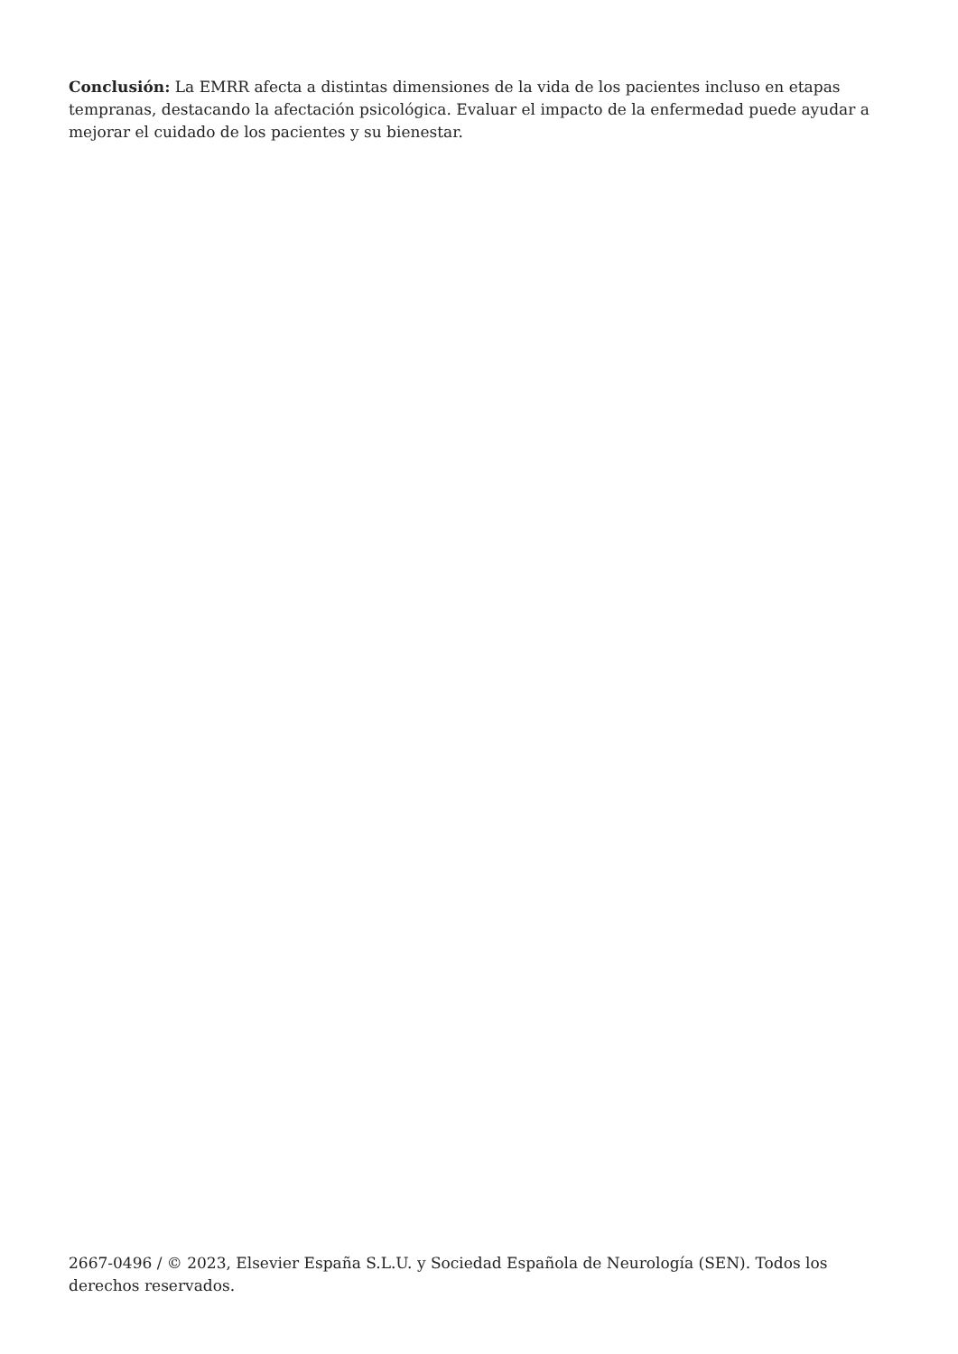Conclusión: La EMRR afecta a distintas dimensiones de la vida de los pacientes incluso en etapas tempranas, destacando la afectación psicológica. Evaluar el impacto de la enfermedad puede ayudar a mejorar el cuidado de los pacientes y su bienestar.
2667-0496 / © 2023, Elsevier España S.L.U. y Sociedad Española de Neurología (SEN). Todos los derechos reservados.